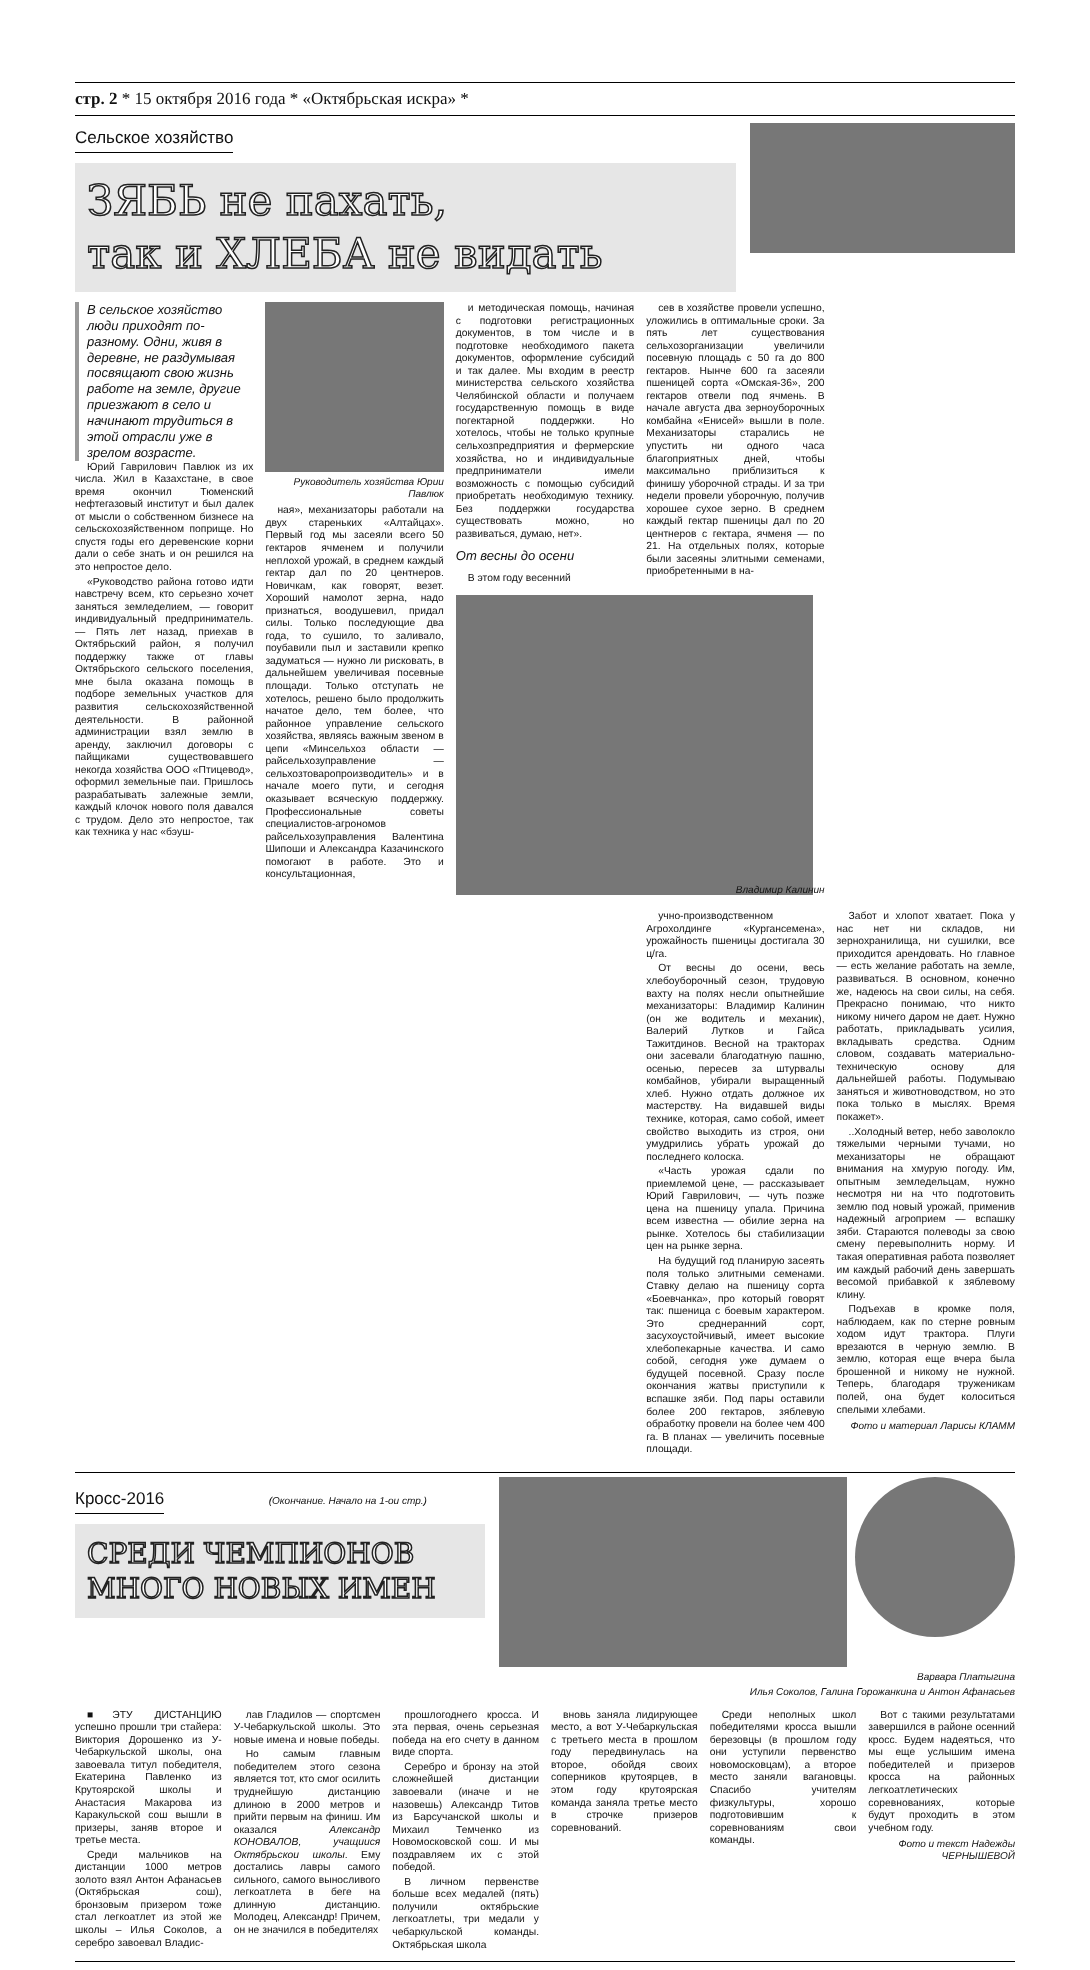стр. 2 * 15 октября 2016 года * «Октябрьская искра» *
Сельское хозяйство
ЗЯБЬ не пахать,
так и ХЛЕБА не видать
В сельское хозяйство люди приходят по-разному. Одни, живя в деревне, не раздумывая посвящают свою жизнь работе на земле, другие приезжают в село и начинают трудиться в этой отрасли уже в зрелом возрасте.
Юрий Гаврилович Павлюк из их числа. Жил в Казахстане, в свое время окончил Тюменский нефтегазовый институт и был далек от мысли о собственном бизнесе на сельскохозяйственном поприще. Но спустя годы его деревенские корни дали о себе знать и он решился на это непростое дело.
«Руководство района готово идти навстречу всем, кто серьезно хочет заняться земледелием, — говорит индивидуальный предприниматель. — Пять лет назад, приехав в Октябрьский район, я получил поддержку также от главы Октябрьского сельского поселения, мне была оказана помощь в подборе земельных участков для развития сельскохозяйственной деятельности. В районной администрации взял землю в аренду, заключил договоры с пайщиками существовавшего некогда хозяйства ООО «Птицевод», оформил земельные паи. Пришлось разрабатывать залежные земли, каждый клочок нового поля давался с трудом. Дело это непростое, так как техника у нас «бэуш-
Руководитель хозяйства Юрии Павлюк
ная», механизаторы работали на двух стареньких «Алтайцах». Первый год мы засеяли всего 50 гектаров ячменем и получили неплохой урожай, в среднем каждый гектар дал по 20 центнеров. Новичкам, как говорят, везет. Хороший намолот зерна, надо признаться, воодушевил, придал силы. Только последующие два года, то сушило, то заливало, поубавили пыл и заставили крепко задуматься — нужно ли рисковать, в дальнейшем увеличивая посевные площади. Только отступать не хотелось, решено было продолжить начатое дело, тем более, что районное управление сельского хозяйства, являясь важным звеном в цепи «Минсельхоз области — райсельхозуправление — сельхозтоваропроизводитель» и в начале моего пути, и сегодня оказывает всяческую поддержку. Профессиональные советы специалистов-агрономов райсельхозуправления Валентина Шипоши и Александра Казачинского помогают в работе. Это и консультационная,
и методическая помощь, начиная с подготовки регистрационных документов, в том числе и в подготовке необходимого пакета документов, оформление субсидий и так далее. Мы входим в реестр министерства сельского хозяйства Челябинской области и получаем государственную помощь в виде погектарной поддержки. Но хотелось, чтобы не только крупные сельхозпредприятия и фермерские хозяйства, но и индивидуальные предприниматели имели возможность с помощью субсидий приобретать необходимую технику. Без поддержки государства существовать можно, но развиваться, думаю, нет».
От весны до осени
В этом году весенний
сев в хозяйстве провели успешно, уложились в оптимальные сроки. За пять лет существования сельхозорганизации увеличили посевную площадь с 50 га до 800 гектаров. Нынче 600 га засеяли пшеницей сорта «Омская-36», 200 гектаров отвели под ячмень. В начале августа два зерноуборочных комбайна «Енисей» вышли в поле. Механизаторы старались не упустить ни одного часа благоприятных дней, чтобы максимально приблизиться к финишу уборочной страды. И за три недели провели уборочную, получив хорошее сухое зерно. В среднем каждый гектар пшеницы дал по 20 центнеров с гектара, ячменя — по 21. На отдельных полях, которые были засеяны элитными семенами, приобретенными в на-
Владимир Калинин
учно-производственном Агрохолдинге «Кургансемена», урожайность пшеницы достигала 30 ц/га.
От весны до осени, весь хлебоуборочный сезон, трудовую вахту на полях несли опытнейшие механизаторы: Владимир Калинин (он же водитель и механик), Валерий Лутков и Гайса Тажитдинов. Весной на тракторах они засевали благодатную пашню, осенью, пересев за штурвалы комбайнов, убирали выращенный хлеб. Нужно отдать должное их мастерству. На видавшей виды технике, которая, само собой, имеет свойство выходить из строя, они умудрились убрать урожай до последнего колоска.
«Часть урожая сдали по приемлемой цене, — рассказывает Юрий Гаврилович, — чуть позже цена на пшеницу упала. Причина всем известна — обилие зерна на рынке. Хотелось бы стабилизации цен на рынке зерна.
На будущий год планирую засеять поля только элитными семенами. Ставку делаю на пшеницу сорта «Боевчанка», про который говорят так: пшеница с боевым характером. Это среднеранний сорт, засухоустойчивый, имеет высокие хлебопекарные качества. И само собой, сегодня уже думаем о будущей посевной. Сразу после окончания жатвы приступили к вспашке зяби. Под пары оставили более 200 гектаров, зяблевую обработку провели на более чем 400 га. В планах — увеличить посевные площади.
Забот и хлопот хватает. Пока у нас нет ни складов, ни зернохранилища, ни сушилки, все приходится арендовать. Но главное — есть желание работать на земле, развиваться. В основном, конечно же, надеюсь на свои силы, на себя. Прекрасно понимаю, что никто никому ничего даром не дает. Нужно работать, прикладывать усилия, вкладывать средства. Одним словом, создавать материально-техническую основу для дальнейшей работы. Подумываю заняться и животноводством, но это пока только в мыслях. Время покажет».
..Холодный ветер, небо заволокло тяжелыми черными тучами, но механизаторы не обращают внимания на хмурую погоду. Им, опытным земледельцам, нужно несмотря ни на что подготовить землю под новый урожай, применив надежный агроприем — вспашку зяби. Стараются полеводы за свою смену перевыполнить норму. И такая оперативная работа позволяет им каждый рабочий день завершать весомой прибавкой к зяблевому клину.
Подъехав в кромке поля, наблюдаем, как по стерне ровным ходом идут трактора. Плуги врезаются в черную землю. В землю, которая еще вчера была брошенной и никому не нужной. Теперь, благодаря труженикам полей, она будет колоситься спелыми хлебами.
Фото и материал Ларисы КЛАММ
Кросс-2016
(Окончание. Начало на 1-ои стр.)
СРЕДИ ЧЕМПИОНОВ МНОГО НОВЫХ ИМЕН
Варвара Платыгина
Илья Соколов, Галина Горожанкина и Антон Афанасьев
■ЭТУ ДИСТАНЦИЮ успешно прошли три стайера: Виктория Дорошенко из У-Чебаркульской школы, она завоевала титул победителя, Екатерина Павленко из Крутоярской школы и Анастасия Макарова из Каракульской сош вышли в призеры, заняв второе и третье места.
Среди мальчиков на дистанции 1000 метров золото взял Антон Афанасьев (Октябрьская сош), бронзовым призером тоже стал легкоатлет из этой же школы – Илья Соколов, а серебро завоевал Владис-
лав Гладилов — спортсмен У-Чебаркульской школы. Это новые имена и новые победы.
Но самым главным победителем этого сезона является тот, кто смог осилить труднейшую дистанцию длиною в 2000 метров и прийти первым на финиш. Им оказался Александр КОНОВАЛОВ, учащиися Октябрьскои школы. Ему достались лавры самого сильного, самого выносливого легкоатлета в беге на длинную дистанцию. Молодец, Александр! Причем, он не значился в победителях
прошлогоднего кросса. И эта первая, очень серьезная победа на его счету в данном виде спорта.
Серебро и бронзу на этой сложнейшей дистанции завоевали (иначе и не назовешь) Александр Титов из Барсучанской школы и Михаил Темченко из Новомосковской сош. И мы поздравляем их с этой победой.
В личном первенстве больше всех медалей (пять) получили октябрьские легкоатлеты, три медали у чебаркульской команды. Октябрьская школа
вновь заняла лидирующее место, а вот У-Чебаркульская с третьего места в прошлом году передвинулась на второе, обойдя своих соперников крутоярцев, в этом году крутоярская команда заняла третье место в строчке призеров соревнований.
Среди неполных школ победителями кросса вышли березовцы (в прошлом году они уступили первенство новомосковцам), а второе место заняли вагановцы. Спасибо учителям физкультуры, хорошо подготовившим к соревнованиям свои команды.
Вот с такими результатами завершился в районе осенний кросс. Будем надеяться, что мы еще услышим имена победителей и призеров кросса на районных легкоатлетических соревнованиях, которые будут проходить в этом учебном году.
Фото и текст Надежды ЧЕРНЫШЕВОЙ